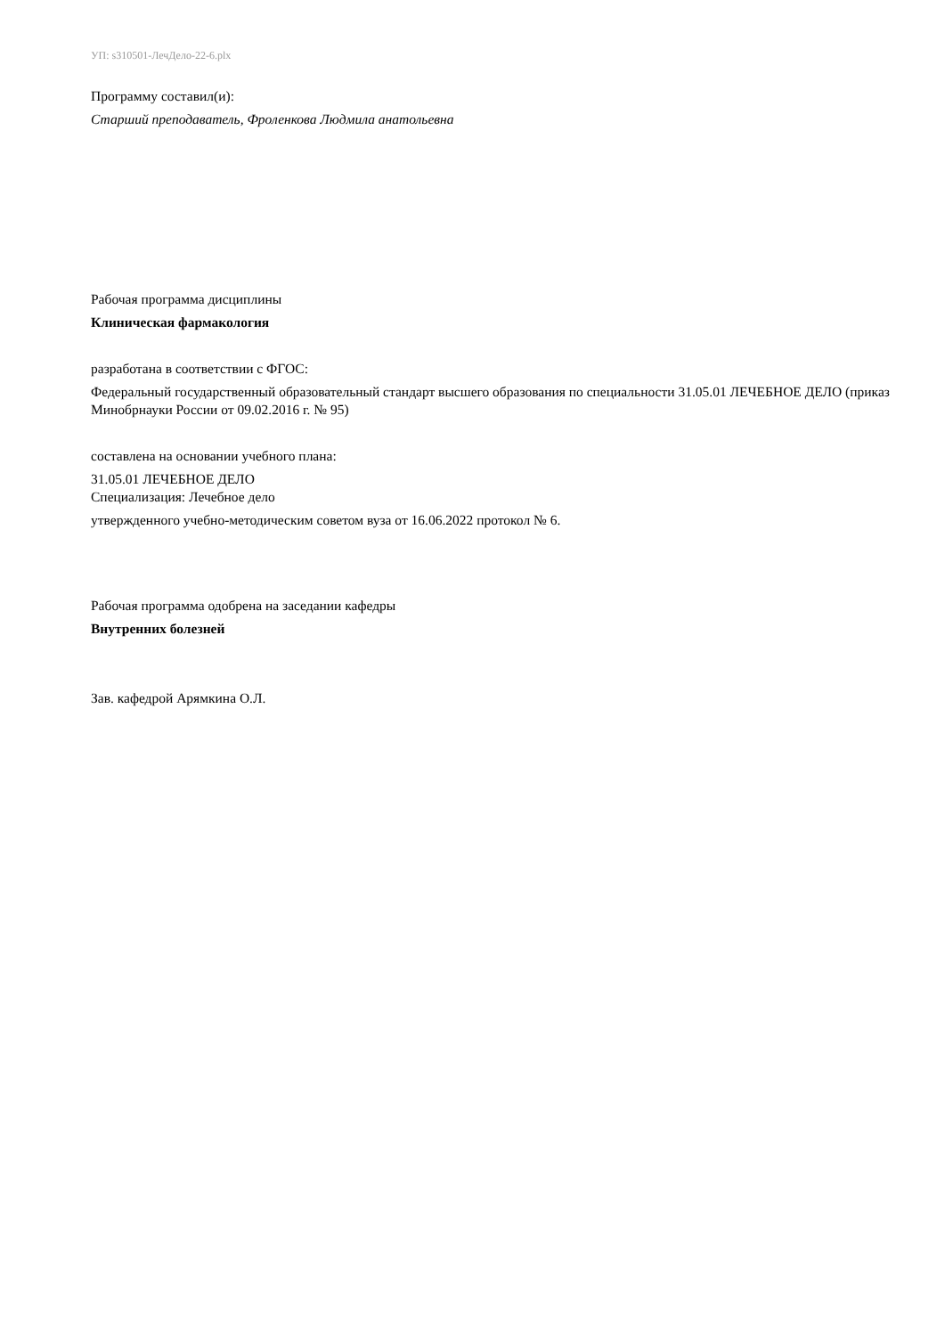УП: s310501-ЛечДело-22-6.plx
Программу составил(и):
Старший преподаватель, Фроленкова Людмила анатольевна
Рабочая программа дисциплины
Клиническая фармакология
разработана в соответствии с ФГОС:
Федеральный государственный образовательный стандарт высшего образования по специальности 31.05.01 ЛЕЧЕБНОЕ ДЕЛО (приказ Минобрнауки России от 09.02.2016 г. № 95)
составлена на основании учебного плана:
31.05.01 ЛЕЧЕБНОЕ ДЕЛО
Специализация: Лечебное дело
утвержденного учебно-методическим советом вуза от 16.06.2022 протокол № 6.
Рабочая программа одобрена на заседании кафедры
Внутренних болезней
Зав. кафедрой Арямкина О.Л.